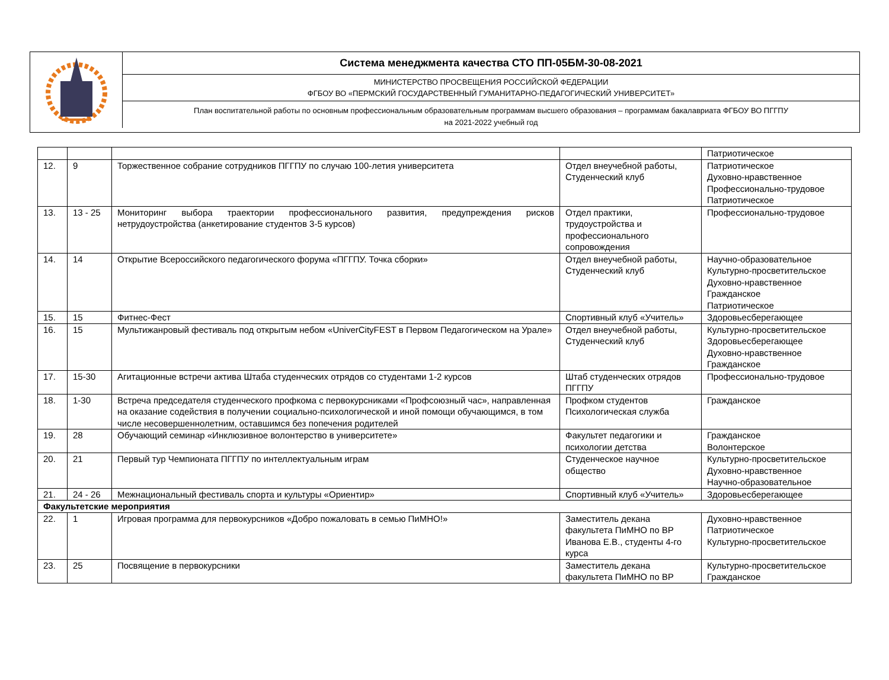Система менеджмента качества СТО ПП-05БМ-30-08-2021
МИНИСТЕРСТВО ПРОСВЕЩЕНИЯ РОССИЙСКОЙ ФЕДЕРАЦИИ
ФГБОУ ВО «ПЕРМСКИЙ ГОСУДАРСТВЕННЫЙ ГУМАНИТАРНО-ПЕДАГОГИЧЕСКИЙ УНИВЕРСИТЕТ»
План воспитательной работы по основным профессиональным образовательным программам высшего образования – программам бакалавриата ФГБОУ ВО ПГГПУ
на 2021-2022 учебный год
| | | | | Патриотическое |
| 12. | 9 | Торжественное собрание сотрудников ПГГПУ по случаю 100-летия университета | Отдел внеучебной работы, Студенческий клуб | Патриотическое Духовно-нравственное Профессионально-трудовое Патриотическое |
| 13. | 13 - 25 | Мониторинг выбора траектории профессионального развития, предупреждения рисков нетрудоустройства (анкетирование студентов 3-5 курсов) | Отдел практики, трудоустройства и профессионального сопровождения | Профессионально-трудовое |
| 14. | 14 | Открытие Всероссийского педагогического форума «ПГГПУ. Точка сборки» | Отдел внеучебной работы, Студенческий клуб | Научно-образовательное Культурно-просветительское Духовно-нравственное Гражданское Патриотическое |
| 15. | 15 | Фитнес-Фест | Спортивный клуб «Учитель» | Здоровьесберегающее |
| 16. | 15 | Мультижанровый фестиваль под открытым небом «UniverCityFEST в Первом Педагогическом на Урале» | Отдел внеучебной работы, Студенческий клуб | Культурно-просветительское Здоровьесберегающее Духовно-нравственное Гражданское |
| 17. | 15-30 | Агитационные встречи актива Штаба студенческих отрядов со студентами 1-2 курсов | Штаб студенческих отрядов ПГГПУ | Профессионально-трудовое |
| 18. | 1-30 | Встреча председателя студенческого профкома с первокурсниками «Профсоюзный час», направленная на оказание содействия в получении социально-психологической и иной помощи обучающимся, в том числе несовершеннолетним, оставшимся без попечения родителей | Профком студентов Психологическая служба | Гражданское |
| 19. | 28 | Обучающий семинар «Инклюзивное волонтерство в университете» | Факультет педагогики и психологии детства | Гражданское Волонтерское |
| 20. | 21 | Первый тур Чемпионата ПГГПУ по интеллектуальным играм | Студенческое научное общество | Культурно-просветительское Духовно-нравственное Научно-образовательное |
| 21. | 24 - 26 | Межнациональный фестиваль спорта и культуры «Ориентир» | Спортивный клуб «Учитель» | Здоровьесберегающее |
| Факультетские мероприятия | | | | |
| 22. | 1 | Игровая программа для первокурсников «Добро пожаловать в семью ПиМНО!» | Заместитель декана факультета ПиМНО по ВР Иванова Е.В., студенты 4-го курса | Духовно-нравственное Патриотическое Культурно-просветительское |
| 23. | 25 | Посвящение в первокурсники | Заместитель декана факультета ПиМНО по ВР | Культурно-просветительское Гражданское |